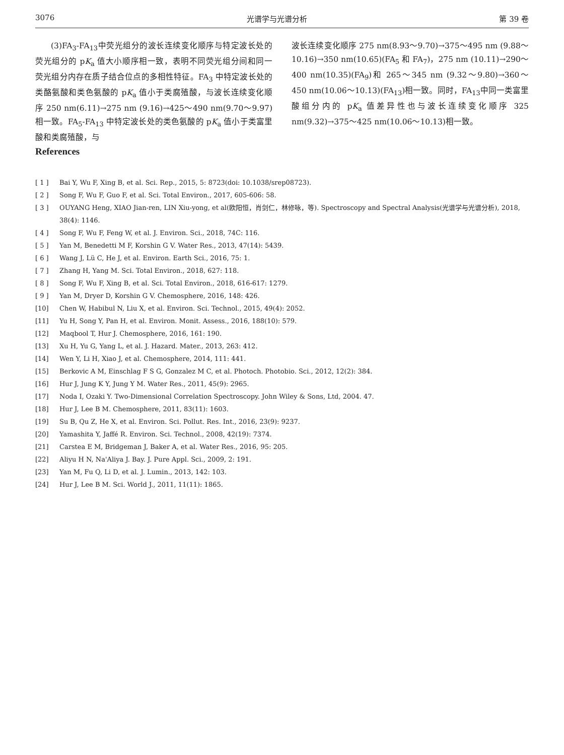3076 光谱学与光谱分析 第 39 卷
  (3)FA<sub>3</sub>-FA<sub>13</sub>中荧光组分的波长连续变化顺序与特定波长处的荧光组分的 pK<sub>a</sub> 值大小顺序相一致，表明不同荧光组分间和同一荧光组分内存在质子结合位点的多相性特征。FA<sub>3</sub> 中特定波长处的类酪氨酸和类色氨酸的 pK<sub>a</sub> 值小于类腐殖酸，与波长连续变化顺序 250 nm(6.11)→275 nm (9.16)→425～490 nm(9.70～9.97)相一致。FA<sub>5</sub>-FA<sub>13</sub> 中特定波长处的类色氨酸的 pK<sub>a</sub> 值小于类富里酸和类腐殖酸，与
波长连续变化顺序 275 nm(8.93～9.70)→375～495 nm (9.88～10.16)→350 nm(10.65)(FA<sub>5</sub> 和 FA<sub>7</sub>)，275 nm (10.11)→290～400 nm(10.35)(FA<sub>9</sub>)和 265～345 nm (9.32～9.80)→360～450 nm(10.06～10.13)(FA<sub>13</sub>)相一致。同时，FA<sub>13</sub>中同一类富里酸组分内的 pK<sub>a</sub> 值差异性也与波长连续变化顺序 325 nm(9.32)→375～425 nm(10.06～10.13)相一致。
References
[ 1 ] Bai Y, Wu F, Xing B, et al. Sci. Rep., 2015, 5: 8723(doi: 10.1038/srep08723).
[ 2 ] Song F, Wu F, Guo F, et al. Sci. Total Environ., 2017, 605-606: 58.
[ 3 ] OUYANG Heng, XIAO Jian-ren, LIN Xiu-yong, et al(欧阳恒，肖剑仁，林修咏，等). Spectroscopy and Spectral Analysis(光谱学与光谱分析), 2018, 38(4): 1146.
[ 4 ] Song F, Wu F, Feng W, et al. J. Environ. Sci., 2018, 74C: 116.
[ 5 ] Yan M, Benedetti M F, Korshin G V. Water Res., 2013, 47(14): 5439.
[ 6 ] Wang J, Lü C, He J, et al. Environ. Earth Sci., 2016, 75: 1.
[ 7 ] Zhang H, Yang M. Sci. Total Environ., 2018, 627: 118.
[ 8 ] Song F, Wu F, Xing B, et al. Sci. Total Environ., 2018, 616-617: 1279.
[ 9 ] Yan M, Dryer D, Korshin G V. Chemosphere, 2016, 148: 426.
[10] Chen W, Habibul N, Liu X, et al. Environ. Sci. Technol., 2015, 49(4): 2052.
[11] Yu H, Song Y, Pan H, et al. Environ. Monit. Assess., 2016, 188(10): 579.
[12] Maqbool T, Hur J. Chemosphere, 2016, 161: 190.
[13] Xu H, Yu G, Yang L, et al. J. Hazard. Mater., 2013, 263: 412.
[14] Wen Y, Li H, Xiao J, et al. Chemosphere, 2014, 111: 441.
[15] Berkovic A M, Einschlag F S G, Gonzalez M C, et al. Photoch. Photobio. Sci., 2012, 12(2): 384.
[16] Hur J, Jung K Y, Jung Y M. Water Res., 2011, 45(9): 2965.
[17] Noda I, Ozaki Y. Two-Dimensional Correlation Spectroscopy. John Wiley & Sons, Ltd, 2004. 47.
[18] Hur J, Lee B M. Chemosphere, 2011, 83(11): 1603.
[19] Su B, Qu Z, He X, et al. Environ. Sci. Pollut. Res. Int., 2016, 23(9): 9237.
[20] Yamashita Y, Jaffé R. Environ. Sci. Technol., 2008, 42(19): 7374.
[21] Carstea E M, Bridgeman J, Baker A, et al. Water Res., 2016, 95: 205.
[22] Aliyu H N, Na'Aliya J. Bay. J. Pure Appl. Sci., 2009, 2: 191.
[23] Yan M, Fu Q, Li D, et al. J. Lumin., 2013, 142: 103.
[24] Hur J, Lee B M. Sci. World J., 2011, 11(11): 1865.